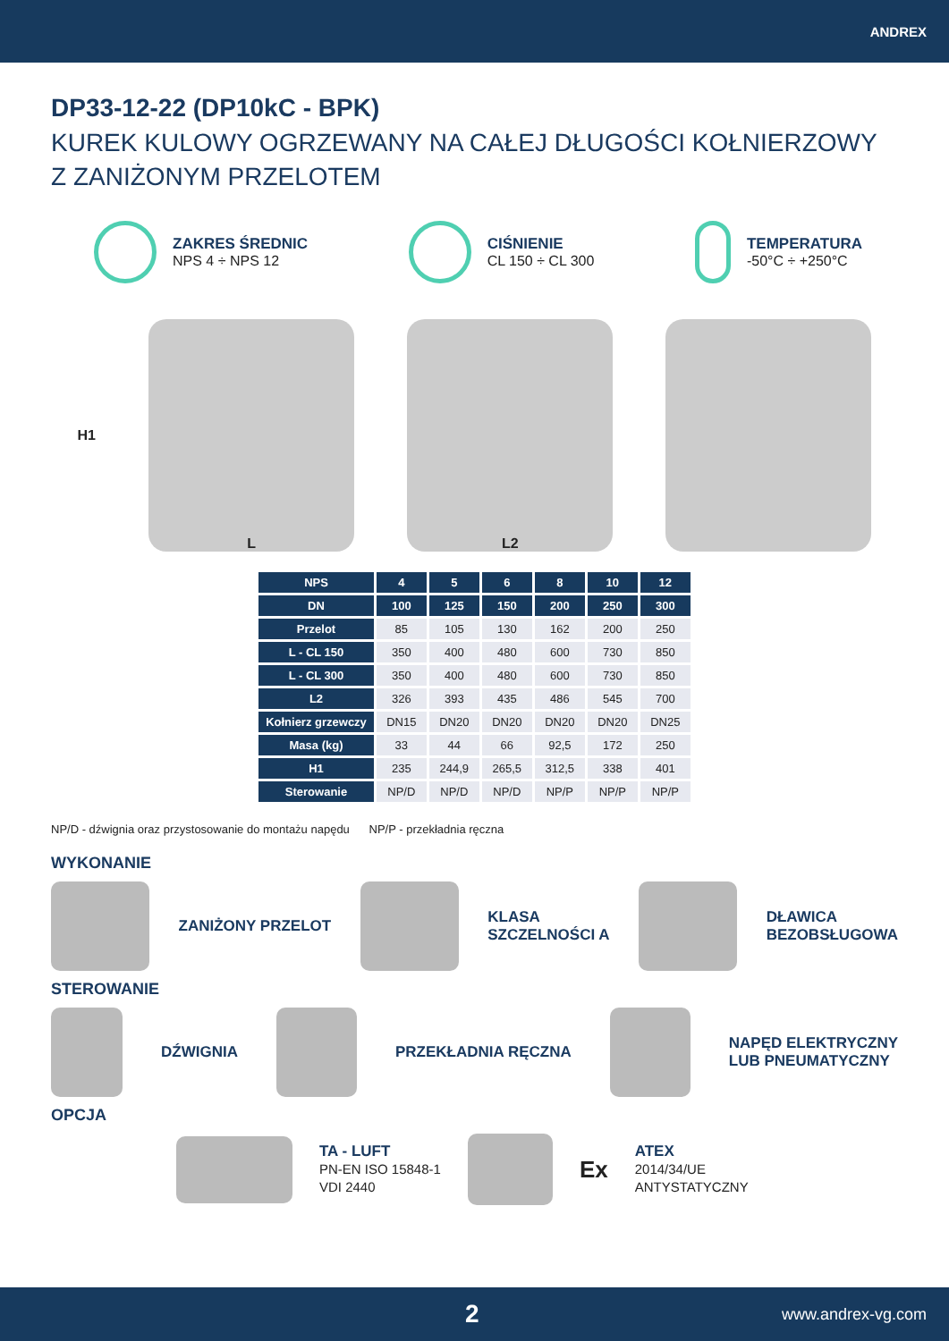ANDREX
DP33-12-22 (DP10kC - BPK)
KUREK KULOWY OGRZEWANY NA CAŁEJ DŁUGOŚCI KOŁNIERZOWY
Z ZANIŻONYM PRZELOTEM
ZAKRES ŚREDNIC
NPS 4 ÷ NPS 12
CIŚNIENIE
CL 150 ÷ CL 300
TEMPERATURA
-50°C ÷ +250°C
H1
L L2
| NPS | 4 | 5 | 6 | 8 | 10 | 12 |
| --- | --- | --- | --- | --- | --- | --- |
| DN | 100 | 125 | 150 | 200 | 250 | 300 |
| Przelot | 85 | 105 | 130 | 162 | 200 | 250 |
| L - CL 150 | 350 | 400 | 480 | 600 | 730 | 850 |
| L - CL 300 | 350 | 400 | 480 | 600 | 730 | 850 |
| L2 | 326 | 393 | 435 | 486 | 545 | 700 |
| Kołnierz grzewczy | DN15 | DN20 | DN20 | DN20 | DN20 | DN25 |
| Masa (kg) | 33 | 44 | 66 | 92,5 | 172 | 250 |
| H1 | 235 | 244,9 | 265,5 | 312,5 | 338 | 401 |
| Sterowanie | NP/D | NP/D | NP/D | NP/P | NP/P | NP/P |
NP/D - dźwignia oraz przystosowanie do montażu napędu NP/P - przekładnia ręczna
WYKONANIE
ZANIŻONY PRZELOT
KLASA
SZCZELNOŚCI A
DŁAWICA
BEZOBSŁUGOWA
STEROWANIE
DŹWIGNIA PRZEKŁADNIA RĘCZNA
NAPĘD ELEKTRYCZNY
LUB PNEUMATYCZNY
OPCJA
TA - LUFT
PN-EN ISO 15848-1
VDI 2440
Ex
ATEX
2014/34/UE
ANTYSTATYCZNY
2 www.andrex-vg.com